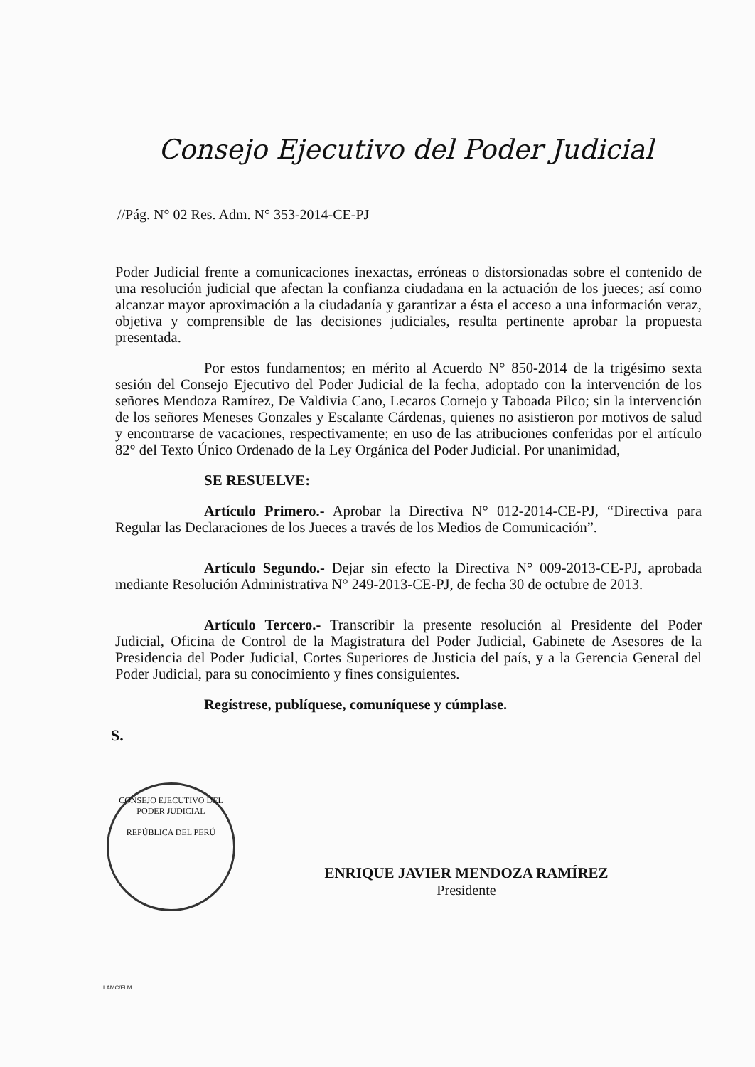Consejo Ejecutivo del Poder Judicial
//Pág. N° 02 Res. Adm. N° 353-2014-CE-PJ
Poder Judicial frente a comunicaciones inexactas, erróneas o distorsionadas sobre el contenido de una resolución judicial que afectan la confianza ciudadana en la actuación de los jueces; así como alcanzar mayor aproximación a la ciudadanía y garantizar a ésta el acceso a una información veraz, objetiva y comprensible de las decisiones judiciales, resulta pertinente aprobar la propuesta presentada.
Por estos fundamentos; en mérito al Acuerdo N° 850-2014 de la trigésimo sexta sesión del Consejo Ejecutivo del Poder Judicial de la fecha, adoptado con la intervención de los señores Mendoza Ramírez, De Valdivia Cano, Lecaros Cornejo y Taboada Pilco; sin la intervención de los señores Meneses Gonzales y Escalante Cárdenas, quienes no asistieron por motivos de salud y encontrarse de vacaciones, respectivamente; en uso de las atribuciones conferidas por el artículo 82° del Texto Único Ordenado de la Ley Orgánica del Poder Judicial. Por unanimidad,
SE RESUELVE:
Artículo Primero.- Aprobar la Directiva N° 012-2014-CE-PJ, “Directiva para Regular las Declaraciones de los Jueces a través de los Medios de Comunicación”.
Artículo Segundo.- Dejar sin efecto la Directiva N° 009-2013-CE-PJ, aprobada mediante Resolución Administrativa N° 249-2013-CE-PJ, de fecha 30 de octubre de 2013.
Artículo Tercero.- Transcribir la presente resolución al Presidente del Poder Judicial, Oficina de Control de la Magistratura del Poder Judicial, Gabinete de Asesores de la Presidencia del Poder Judicial, Cortes Superiores de Justicia del país, y a la Gerencia General del Poder Judicial, para su conocimiento y fines consiguientes.
Regístrese, publíquese, comuníquese y cúmplase.
S.
CONSEJO EJECUTIVO DEL PODER JUDICIAL
REPÚBLICA DEL PERÚ
ENRIQUE JAVIER MENDOZA RAMÍREZ
Presidente
LAMC/FLM